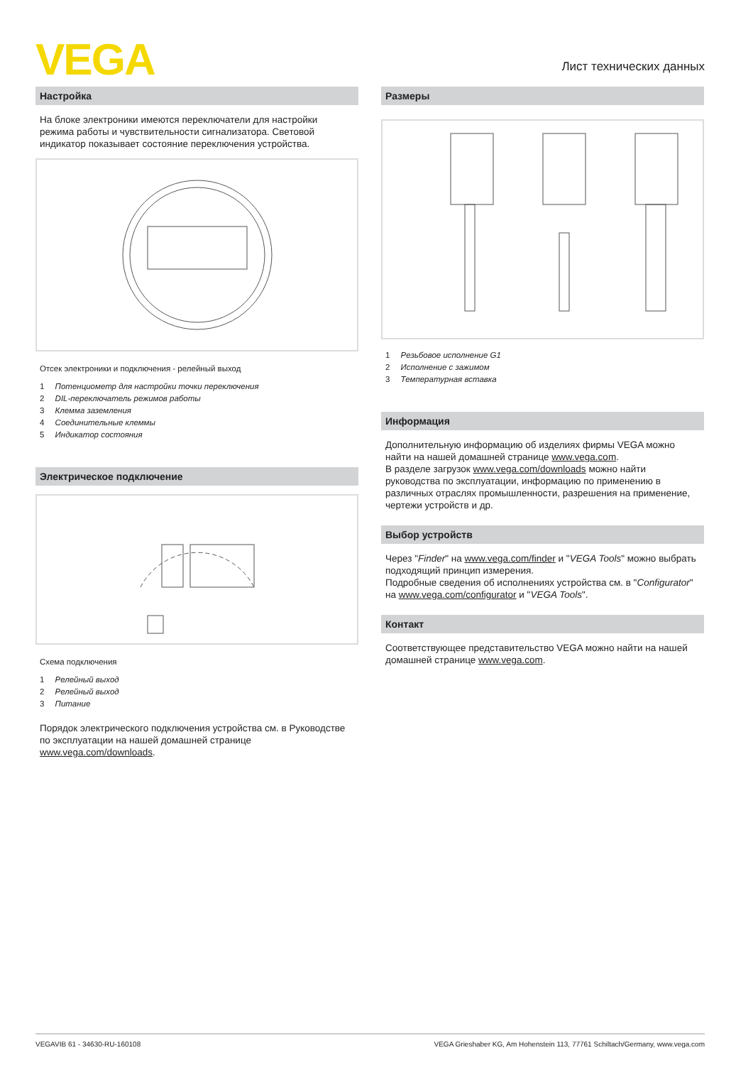VEGA Лист технических данных
Настройка
На блоке электроники имеются переключатели для настройки режима работы и чувствительности сигнализатора. Световой индикатор показывает состояние переключения устройства.
Отсек электроники и подключения - релейный выход
1 Потенциометр для настройки точки переключения
2 DIL-переключатель режимов работы
3 Клемма заземления
4 Соединительные клеммы
5 Индикатор состояния
Электрическое подключение
Схема подключения
1 Релейный выход
2 Релейный выход
3 Питание
Порядок электрического подключения устройства см. в Руководстве по эксплуатации на нашей домашней странице www.vega.com/downloads.
Размеры
1 Резьбовое исполнение G1
2 Исполнение с зажимом
3 Температурная вставка
Информация
Дополнительную информацию об изделиях фирмы VEGA можно найти на нашей домашней странице www.vega.com.
В разделе загрузок www.vega.com/downloads можно найти руководства по эксплуатации, информацию по применению в различных отраслях промышленности, разрешения на применение, чертежи устройств и др.
Выбор устройств
Через "Finder" на www.vega.com/finder и "VEGA Tools" можно выбрать подходящий принцип измерения.
Подробные сведения об исполнениях устройства см. в "Configurator" на www.vega.com/configurator и "VEGA Tools".
Контакт
Соответствующее представительство VEGA можно найти на нашей домашней странице www.vega.com.
VEGAVIB 61 - 34630-RU-160108 VEGA Grieshaber KG, Am Hohenstein 113, 77761 Schiltach/Germany, www.vega.com